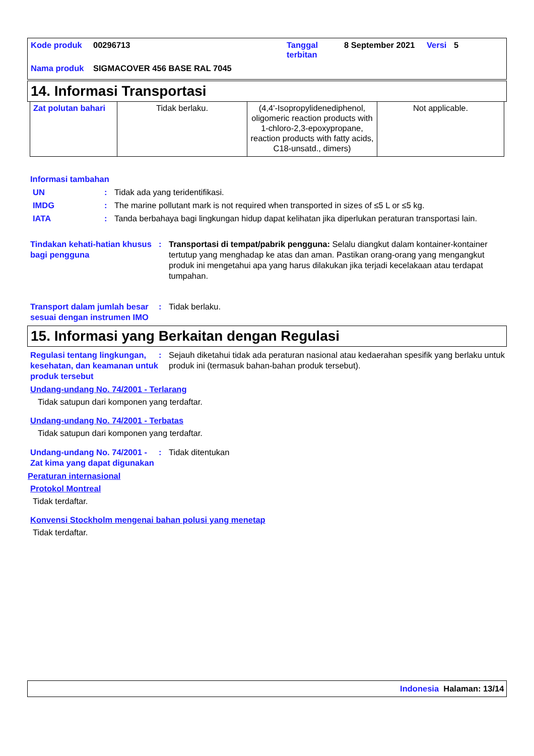| Kode produk | 00296713 | Tanggal terbitan | 8 September 2021 | Versi | 5 |
| Nama produk | SIGMACOVER 456 BASE RAL 7045 | | | | |
14. Informasi Transportasi
| Zat polutan bahari | Tidak berlaku. | (4,4'-Isopropylidenediphenol, oligomeric reaction products with 1-chloro-2,3-epoxypropane, reaction products with fatty acids, C18-unsatd., dimers) | Not applicable. |
Informasi tambahan
UN : Tidak ada yang teridentifikasi.
IMDG : The marine pollutant mark is not required when transported in sizes of ≤5 L or ≤5 kg.
IATA : Tanda berbahaya bagi lingkungan hidup dapat kelihatan jika diperlukan peraturan transportasi lain.
Tindakan kehati-hatian khusus bagi pengguna
: Transportasi di tempat/pabrik pengguna: Selalu diangkut dalam kontainer-kontainer tertutup yang menghadap ke atas dan aman. Pastikan orang-orang yang mengangkut produk ini mengetahui apa yang harus dilakukan jika terjadi kecelakaan atau terdapat tumpahan.
Transport dalam jumlah besar sesuai dengan instrumen IMO
: Tidak berlaku.
15. Informasi yang Berkaitan dengan Regulasi
Regulasi tentang lingkungan, kesehatan, dan keamanan untuk produk tersebut
: Sejauh diketahui tidak ada peraturan nasional atau kedaerahan spesifik yang berlaku untuk produk ini (termasuk bahan-bahan produk tersebut).
Undang-undang No. 74/2001 - Terlarang
Tidak satupun dari komponen yang terdaftar.
Undang-undang No. 74/2001 - Terbatas
Tidak satupun dari komponen yang terdaftar.
Undang-undang No. 74/2001 - Zat kima yang dapat digunakan
: Tidak ditentukan
Peraturan internasional
Protokol Montreal
Tidak terdaftar.
Konvensi Stockholm mengenai bahan polusi yang menetap
Tidak terdaftar.
Indonesia Halaman: 13/14